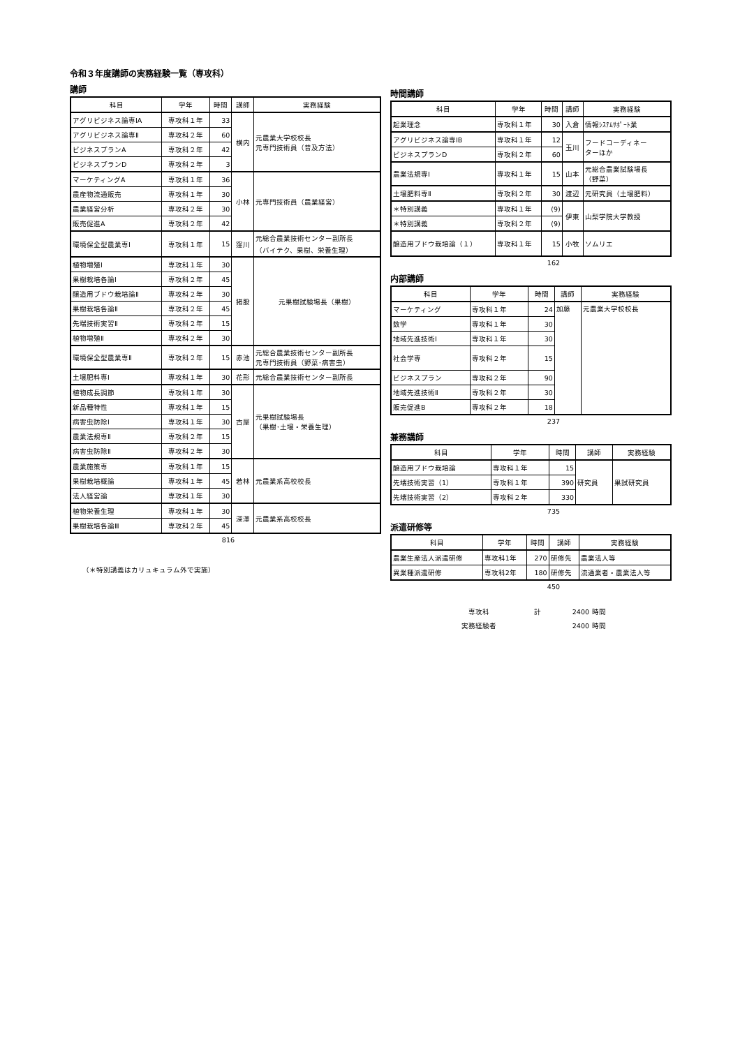令和３年度講師の実務経験一覧（専攻科）
講師
| 科目 | 学年 | 時間 | 講師 | 実務経験 |
| --- | --- | --- | --- | --- |
| アグリビジネス論専ⅠA | 専攻科１年 | 33 | 横内 | 元農業大学校校長 元専門技術員（普及方法） |
| アグリビジネス論専Ⅱ | 専攻科２年 | 60 | | |
| ビジネスプランA | 専攻科２年 | 42 | | |
| ビジネスプランD | 専攻科２年 | 3 | | |
| マーケティングA | 専攻科１年 | 36 | 小林 | 元専門技術員（農業経営） |
| 農産物流通販売 | 専攻科１年 | 30 | | |
| 農業経営分析 | 専攻科２年 | 30 | | |
| 販売促進A | 専攻科２年 | 42 | | |
| 環境保全型農業専Ⅰ | 専攻科１年 | 15 | 窪川 | 元総合農業技術センター副所長 （バイテク、果樹、栄養生理） |
| 植物増殖Ⅰ | 専攻科１年 | 30 | 猪股 | 元果樹試験場長（果樹） |
| 果樹栽培各論Ⅰ | 専攻科２年 | 45 | | |
| 醸造用ブドウ栽培論Ⅱ | 専攻科２年 | 30 | | |
| 果樹栽培各論Ⅱ | 専攻科２年 | 45 | | |
| 先端技術実習Ⅱ | 専攻科２年 | 15 | | |
| 植物増殖Ⅱ | 専攻科２年 | 30 | | |
| 環境保全型農業専Ⅱ | 専攻科２年 | 15 | 赤池 | 元総合農業技術センター副所長 元専門技術員（野菜･病害虫） |
| 土壌肥料専Ⅰ | 専攻科１年 | 30 | 花形 | 元総合農業技術センター副所長 |
| 植物成長調節 | 専攻科１年 | 30 | 古屋 | 元果樹試験場長 （果樹･土壌・栄養生理） |
| 新品種特性 | 専攻科１年 | 15 | | |
| 病害虫防除Ⅰ | 専攻科１年 | 30 | | |
| 農業法規専Ⅱ | 専攻科２年 | 15 | | |
| 病害虫防除Ⅱ | 専攻科２年 | 30 | | |
| 農業施策専 | 専攻科１年 | 15 | 若林 | 元農業系高校校長 |
| 果樹栽培概論 | 専攻科１年 | 45 | | |
| 法人経営論 | 専攻科１年 | 30 | | |
| 植物栄養生理 | 専攻科１年 | 30 | 深澤 | 元農業系高校校長 |
| 果樹栽培各論Ⅲ | 専攻科２年 | 45 | | |
816
（＊特別講義はカリュキュラム外で実施）
時間講師
| 科目 | 学年 | 時間 | 講師 | 実務経験 |
| --- | --- | --- | --- | --- |
| 起業理念 | 専攻科１年 | 30 | 入倉 | 情報ｼｽﾃﾑｻﾎﾟｰﾄ業 |
| アグリビジネス論専ⅠB | 専攻科１年 | 12 | 玉川 | フードコーディネー ターほか |
| ビジネスプランD | 専攻科２年 | 60 | | |
| 農業法規専Ⅰ | 専攻科１年 | 15 | 山本 | 元総合農業試験場長 （野菜） |
| 土壌肥料専Ⅱ | 専攻科２年 | 30 | 渡辺 | 元研究員（土壌肥料） |
| ＊特別講義 | 専攻科１年 | (9) | 伊東 | 山梨学院大学教授 |
| ＊特別講義 | 専攻科２年 | (9) | | |
| 醸造用ブドウ栽培論（１） | 専攻科１年 | 15 | 小牧 | ソムリエ |
162
内部講師
| 科目 | 学年 | 時間 | 講師 | 実務経験 |
| --- | --- | --- | --- | --- |
| マーケティング | 専攻科１年 | 24 | 加藤 | 元農業大学校校長 |
| 数学 | 専攻科１年 | 30 | | |
| 地域先進技術Ⅰ | 専攻科１年 | 30 | | |
| 社会学専 | 専攻科２年 | 15 | | |
| ビジネスプラン | 専攻科２年 | 90 | | |
| 地域先進技術Ⅱ | 専攻科２年 | 30 | | |
| 販売促進B | 専攻科２年 | 18 | | |
237
兼務講師
| 科目 | 学年 | 時間 | 講師 | 実務経験 |
| --- | --- | --- | --- | --- |
| 醸造用ブドウ栽培論 | 専攻科１年 | 15 | 研究員 | 果試研究員 |
| 先端技術実習（1） | 専攻科１年 | 390 | | |
| 先端技術実習（2） | 専攻科２年 | 330 | | |
735
派遣研修等
| 科目 | 学年 | 時間 | 講師 | 実務経験 |
| --- | --- | --- | --- | --- |
| 農業生産法人派遣研修 | 専攻科1年 | 270 | 研修先 | 農業法人等 |
| 異業種派遣研修 | 専攻科2年 | 180 | 研修先 | 流通業者・農業法人等 |
450
| 専攻科 | 計 | 2400 | 時間 |
| 実務経験者 | | 2400 | 時間 |